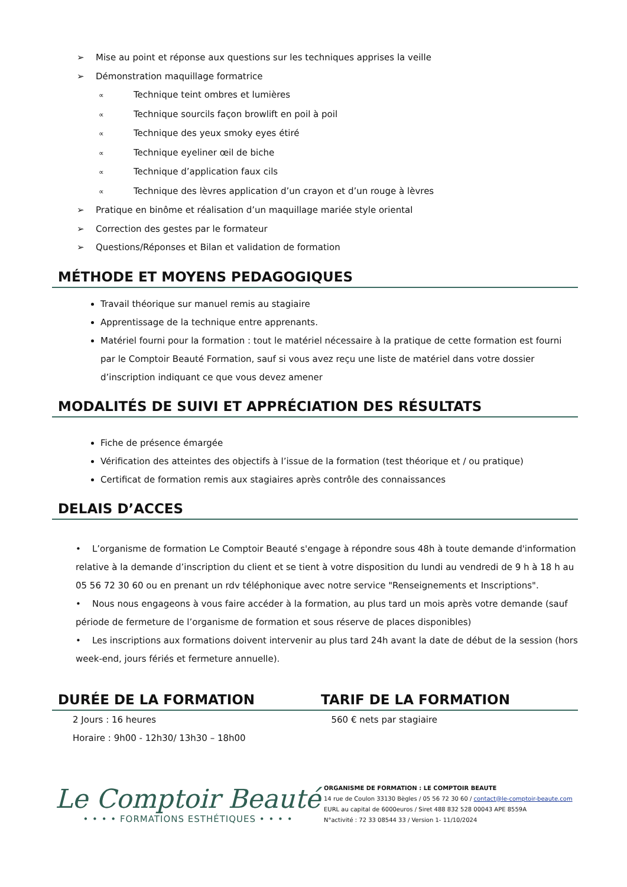➢ Mise au point et réponse aux questions sur les techniques apprises la veille
➢ Démonstration maquillage formatrice
∝ Technique teint ombres et lumières
∝ Technique sourcils façon browlift en poil à poil
∝ Technique des yeux smoky eyes étiré
∝ Technique eyeliner œil de biche
∝ Technique d’application faux cils
∝ Technique des lèvres application d’un crayon et d’un rouge à lèvres
➢ Pratique en binôme et réalisation d’un maquillage mariée style oriental
➢ Correction des gestes par le formateur
➢ Questions/Réponses et Bilan et validation de formation
MÉTHODE ET MOYENS PEDAGOGIQUES
Travail théorique sur manuel remis au stagiaire
Apprentissage de la technique entre apprenants.
Matériel fourni pour la formation : tout le matériel nécessaire à la pratique de cette formation est fourni par le Comptoir Beauté Formation, sauf si vous avez reçu une liste de matériel dans votre dossier d’inscription indiquant ce que vous devez amener
MODALITÉS DE SUIVI ET APPRÉCIATION DES RÉSULTATS
Fiche de présence émargée
Vérification des atteintes des objectifs à l’issue de la formation (test théorique et / ou pratique)
Certificat de formation remis aux stagiaires après contrôle des connaissances
DELAIS D’ACCES
• L’organisme de formation Le Comptoir Beauté s'engage à répondre sous 48h à toute demande d'information relative à la demande d’inscription du client et se tient à votre disposition du lundi au vendredi de 9 h à 18 h au 05 56 72 30 60 ou en prenant un rdv téléphonique avec notre service "Renseignements et Inscriptions".
• Nous nous engageons à vous faire accéder à la formation, au plus tard un mois après votre demande (sauf période de fermeture de l’organisme de formation et sous réserve de places disponibles)
• Les inscriptions aux formations doivent intervenir au plus tard 24h avant la date de début de la session (hors week-end, jours fériés et fermeture annuelle).
DURÉE DE LA FORMATION TARIF DE LA FORMATION
2 Jours : 16 heures
Horaire : 9h00 - 12h30/ 13h30 – 18h00
560 € nets par stagiaire
Le Comptoir Beauté
• • • • FORMATIONS ESTHÉTIQUES • • • •
ORGANISME DE FORMATION : LE COMPTOIR BEAUTE
14 rue de Coulon 33130 Bègles / 05 56 72 30 60 / contact@le-comptoir-beaute.com
EURL au capital de 6000euros / Siret 488 832 528 00043 APE 8559A
N°activité : 72 33 08544 33 / Version 1- 11/10/2024